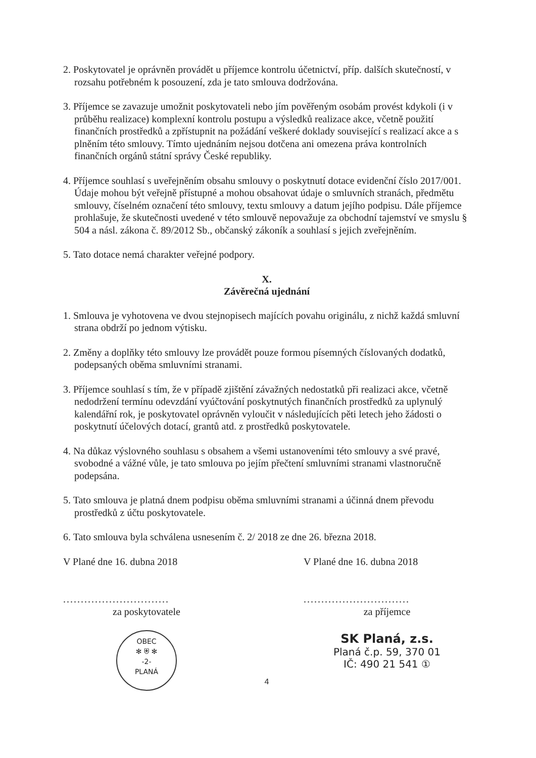2. Poskytovatel je oprávněn provádět u příjemce kontrolu účetnictví, příp. dalších skutečností, v rozsahu potřebném k posouzení, zda je tato smlouva dodržována.
3. Příjemce se zavazuje umožnit poskytovateli nebo jím pověřeným osobám provést kdykoli (i v průběhu realizace) komplexní kontrolu postupu a výsledků realizace akce, včetně použití finančních prostředků a zpřístupnit na požádání veškeré doklady související s realizací akce a s plněním této smlouvy. Tímto ujednáním nejsou dotčena ani omezena práva kontrolních finančních orgánů státní správy České republiky.
4. Příjemce souhlasí s uveřejněním obsahu smlouvy o poskytnutí dotace evidenční číslo 2017/001. Údaje mohou být veřejně přístupné a mohou obsahovat údaje o smluvních stranách, předmětu smlouvy, číselném označení této smlouvy, textu smlouvy a datum jejího podpisu. Dále příjemce prohlašuje, že skutečnosti uvedené v této smlouvě nepovažuje za obchodní tajemství ve smyslu § 504 a násl. zákona č. 89/2012 Sb., občanský zákoník a souhlasí s jejich zveřejněním.
5. Tato dotace nemá charakter veřejné podpory.
X.
Závěrečná ujednání
1. Smlouva je vyhotovena ve dvou stejnopisech majících povahu originálu, z nichž každá smluvní strana obdrží po jednom výtisku.
2. Změny a doplňky této smlouvy lze provádět pouze formou písemných číslovaných dodatků, podepsaných oběma smluvními stranami.
3. Příjemce souhlasí s tím, že v případě zjištění závažných nedostatků při realizaci akce, včetně nedodržení termínu odevzdání vyúčtování poskytnutých finančních prostředků za uplynulý kalendářní rok, je poskytovatel oprávněn vyloučit v následujících pěti letech jeho žádosti o poskytnutí účelových dotací, grantů atd. z prostředků poskytovatele.
4. Na důkaz výslovného souhlasu s obsahem a všemi ustanoveními této smlouvy a své pravé, svobodné a vážné vůle, je tato smlouva po jejím přečtení smluvními stranami vlastnoručně podepsána.
5. Tato smlouva je platná dnem podpisu oběma smluvními stranami a účinná dnem převodu prostředků z účtu poskytovatele.
6. Tato smlouva byla schválena usnesením č. 2/ 2018 ze dne 26. března 2018.
V Plané dne 16. dubna 2018
..............................
za poskytovatele
OBEC
✻ ⛨ ✻
-2-
PLANÁ
V Plané dne 16. dubna 2018
..............................
za příjemce
SK Planá, z.s.
Planá č.p. 59, 370 01
IČ: 490 21 541 ①
4